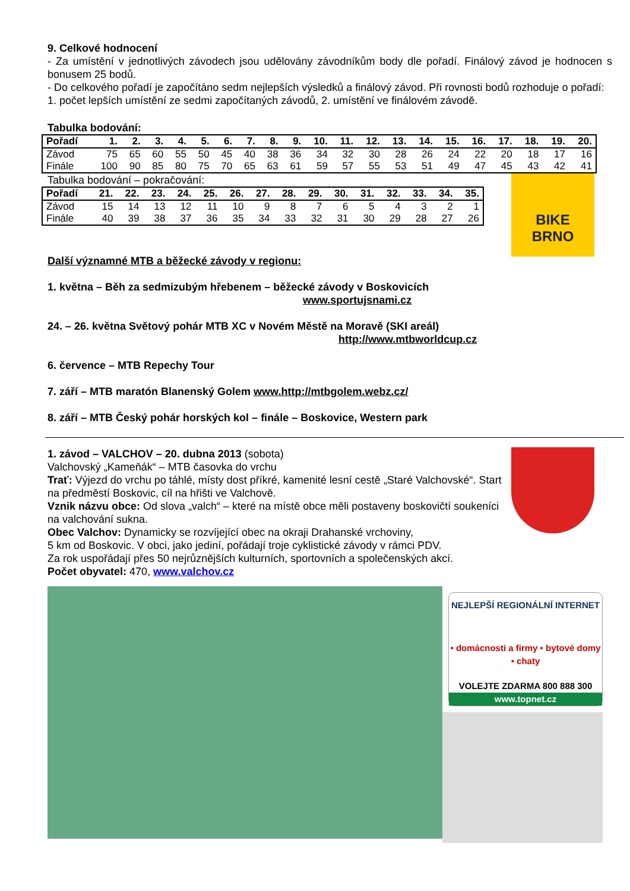9. Celkové hodnocení
- Za umístění v jednotlivých závodech jsou udělovány závodníkům body dle pořadí. Finálový závod je hodnocen s bonusem 25 bodů.
- Do celkového pořadí je započítáno sedm nejlepších výsledků a finálový závod. Při rovnosti bodů rozhoduje o pořadí: 1. počet lepších umístění ze sedmi započítaných závodů, 2. umístění ve finálovém závodě.
Tabulka bodování:
| Pořadí | 1. | 2. | 3. | 4. | 5. | 6. | 7. | 8. | 9. | 10. | 11. | 12. | 13. | 14. | 15. | 16. | 17. | 18. | 19. | 20. |
| --- | --- | --- | --- | --- | --- | --- | --- | --- | --- | --- | --- | --- | --- | --- | --- | --- | --- | --- | --- | --- |
| Závod | 75 | 65 | 60 | 55 | 50 | 45 | 40 | 38 | 36 | 34 | 32 | 30 | 28 | 26 | 24 | 22 | 20 | 18 | 17 | 16 |
| Finále | 100 | 90 | 85 | 80 | 75 | 70 | 65 | 63 | 61 | 59 | 57 | 55 | 53 | 51 | 49 | 47 | 45 | 43 | 42 | 41 |
Tabulka bodování – pokračování:
| Pořadí | 21. | 22. | 23. | 24. | 25. | 26. | 27. | 28. | 29. | 30. | 31. | 32. | 33. | 34. | 35. |
| --- | --- | --- | --- | --- | --- | --- | --- | --- | --- | --- | --- | --- | --- | --- | --- |
| Závod | 15 | 14 | 13 | 12 | 11 | 10 | 9 | 8 | 7 | 6 | 5 | 4 | 3 | 2 | 1 |
| Finále | 40 | 39 | 38 | 37 | 36 | 35 | 34 | 33 | 32 | 31 | 30 | 29 | 28 | 27 | 26 |
Další významné MTB a běžecké závody v regionu:
BIKE
BRNO
1. května – Běh za sedmizubým hřebenem – běžecké závody v Boskovicích
www.sportujsnami.cz
24. – 26. května Světový pohár MTB XC v Novém Městě na Moravě (SKI areál)
http://www.mtbworldcup.cz
6. července – MTB Repechy Tour
7. září – MTB maratón Blanenský Golem www.http://mtbgolem.webz.cz/
8. září – MTB Český pohár horských kol – finále – Boskovice, Western park
1. závod – VALCHOV – 20. dubna 2013 (sobota)
Valchovský „Kameňák“ – MTB časovka do vrchu
Trať: Výjezd do vrchu po táhlé, místy dost příkré, kamenité lesní cestě „Staré Valchovské“. Start na předměstí Boskovic, cíl na hřišti ve Valchově.
Vznik názvu obce: Od slova „valch“ – které na místě obce měli postaveny boskovičtí soukeníci na valchování sukna.
Obec Valchov: Dynamicky se rozvíjející obec na okraji Drahanské vrchoviny,
5 km od Boskovic. V obci, jako jediní, pořádají troje cyklistické závody v rámci PDV.
Za rok uspořádají přes 50 nejrůznějších kulturních, sportovních a společenských akcí.
Počet obyvatel: 470, www.valchov.cz
NEJLEPŠÍ REGIONÁLNÍ INTERNET
• domácnosti a firmy • bytové domy • chaty
VOLEJTE ZDARMA 800 888 300
www.topnet.cz